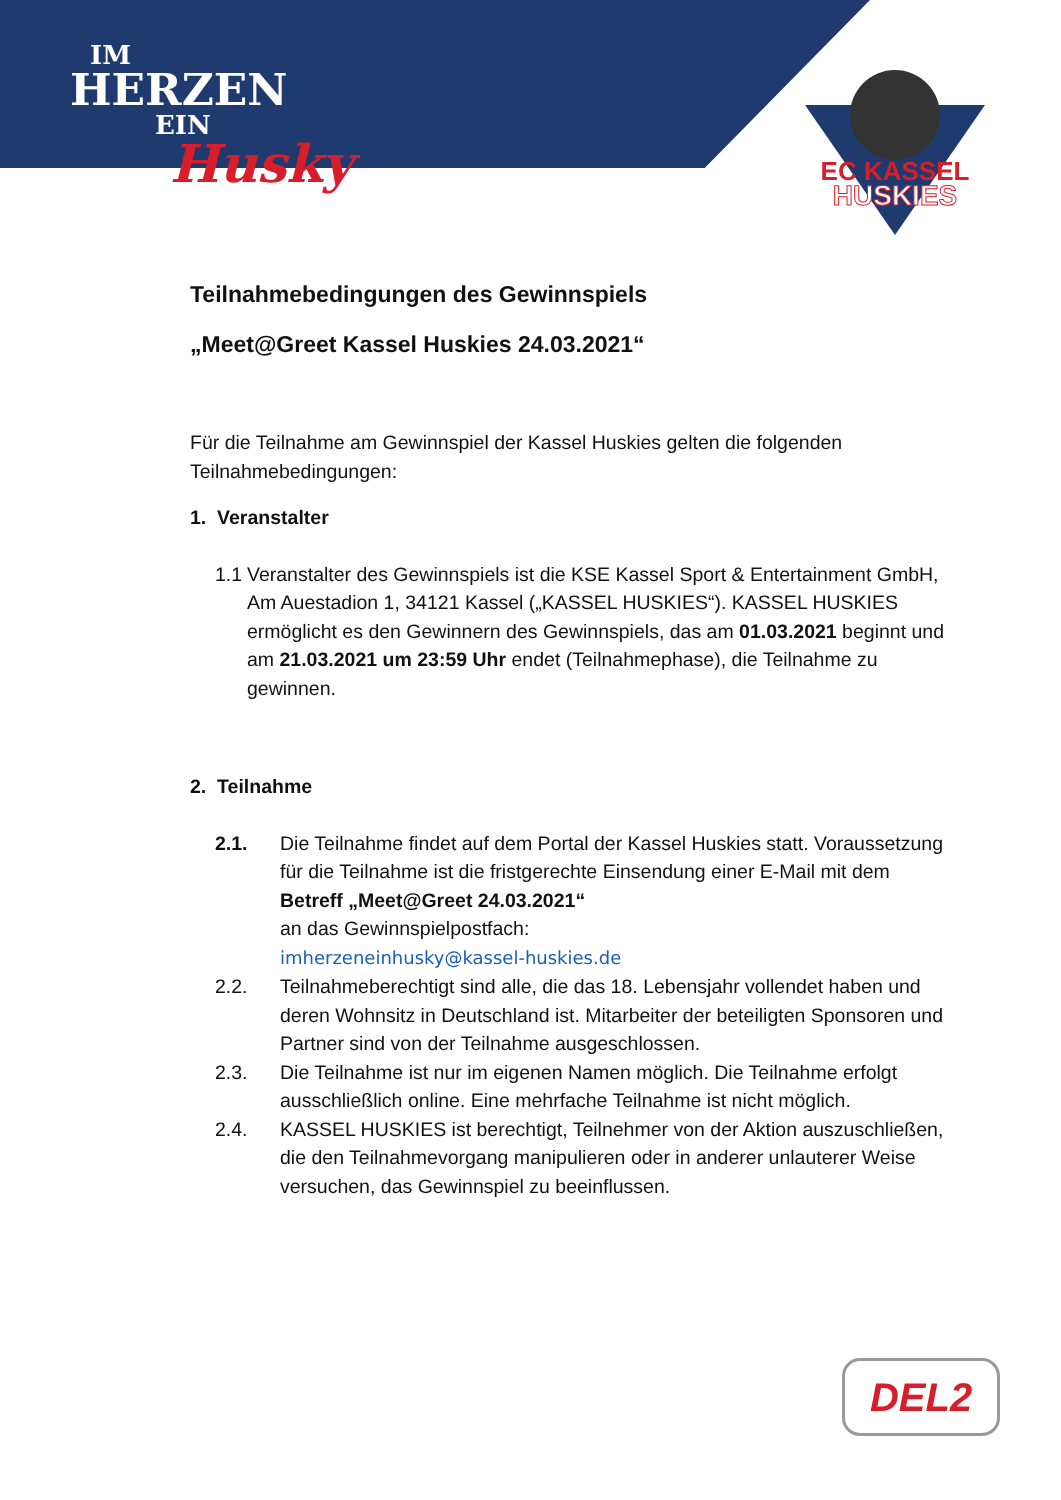IM
HERZEN
EIN
Husky
EC KASSEL
HUSKIES
Teilnahmebedingungen des Gewinnspiels
„Meet@Greet Kassel Huskies 24.03.2021“
Für die Teilnahme am Gewinnspiel der Kassel Huskies gelten die folgenden Teilnahmebedingungen:
1. Veranstalter
1.1
Veranstalter des Gewinnspiels ist die KSE Kassel Sport & Entertainment GmbH, Am Auestadion 1, 34121 Kassel („KASSEL HUSKIES“). KASSEL HUSKIES ermöglicht es den Gewinnern des Gewinnspiels, das am 01.03.2021 beginnt und am 21.03.2021 um 23:59 Uhr endet (Teilnahmephase), die Teilnahme zu gewinnen.
2. Teilnahme
2.1. Die Teilnahme findet auf dem Portal der Kassel Huskies statt. Voraussetzung für die Teilnahme ist die fristgerechte Einsendung einer E-Mail mit dem Betreff „Meet@Greet 24.03.2021“
an das Gewinnspielpostfach:
imherzeneinhusky@kassel-huskies.de
2.2. Teilnahmeberechtigt sind alle, die das 18. Lebensjahr vollendet haben und deren Wohnsitz in Deutschland ist. Mitarbeiter der beteiligten Sponsoren und Partner sind von der Teilnahme ausgeschlossen.
2.3. Die Teilnahme ist nur im eigenen Namen möglich. Die Teilnahme erfolgt ausschließlich online. Eine mehrfache Teilnahme ist nicht möglich.
2.4. KASSEL HUSKIES ist berechtigt, Teilnehmer von der Aktion auszuschließen, die den Teilnahmevorgang manipulieren oder in anderer unlauterer Weise versuchen, das Gewinnspiel zu beeinflussen.
DEL2